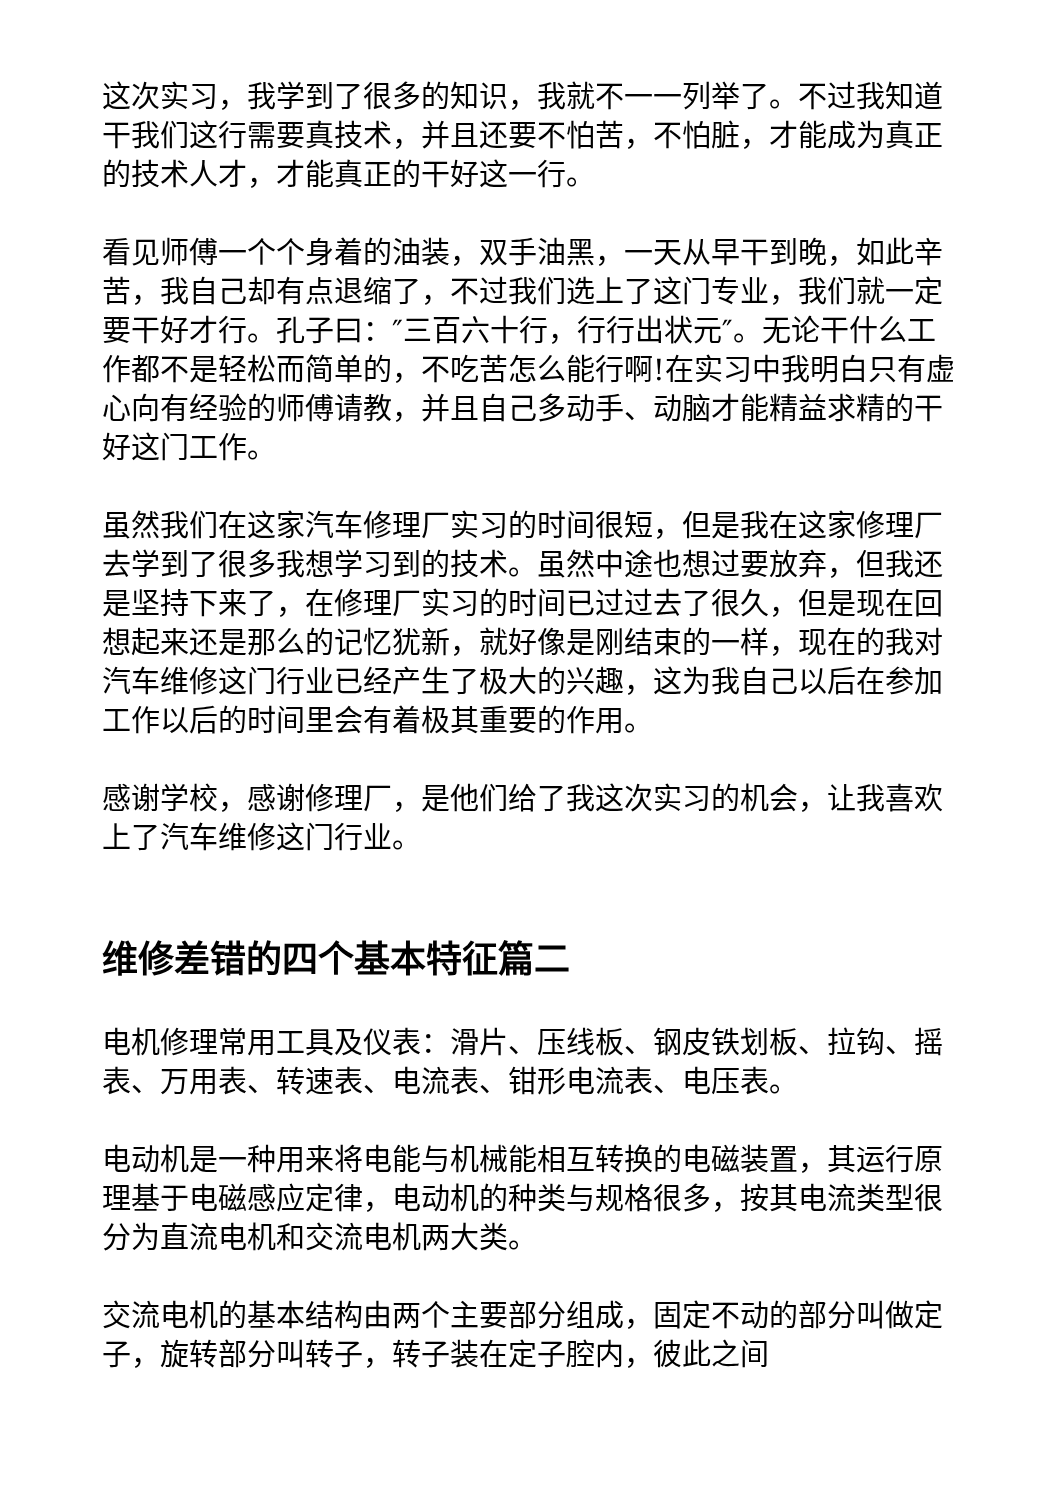这次实习，我学到了很多的知识，我就不一一列举了。不过我知道干我们这行需要真技术，并且还要不怕苦，不怕脏，才能成为真正的技术人才，才能真正的干好这一行。
看见师傅一个个身着的油装，双手油黑，一天从早干到晚，如此辛苦，我自己却有点退缩了，不过我们选上了这门专业，我们就一定要干好才行。孔子曰：″三百六十行，行行出状元″。无论干什么工作都不是轻松而简单的，不吃苦怎么能行啊!在实习中我明白只有虚心向有经验的师傅请教，并且自己多动手、动脑才能精益求精的干好这门工作。
虽然我们在这家汽车修理厂实习的时间很短，但是我在这家修理厂去学到了很多我想学习到的技术。虽然中途也想过要放弃，但我还是坚持下来了，在修理厂实习的时间已过过去了很久，但是现在回想起来还是那么的记忆犹新，就好像是刚结束的一样，现在的我对汽车维修这门行业已经产生了极大的兴趣，这为我自己以后在参加工作以后的时间里会有着极其重要的作用。
感谢学校，感谢修理厂，是他们给了我这次实习的机会，让我喜欢上了汽车维修这门行业。
维修差错的四个基本特征篇二
电机修理常用工具及仪表：滑片、压线板、钢皮铁划板、拉钩、摇表、万用表、转速表、电流表、钳形电流表、电压表。
电动机是一种用来将电能与机械能相互转换的电磁装置，其运行原理基于电磁感应定律，电动机的种类与规格很多，按其电流类型很分为直流电机和交流电机两大类。
交流电机的基本结构由两个主要部分组成，固定不动的部分叫做定子，旋转部分叫转子，转子装在定子腔内，彼此之间